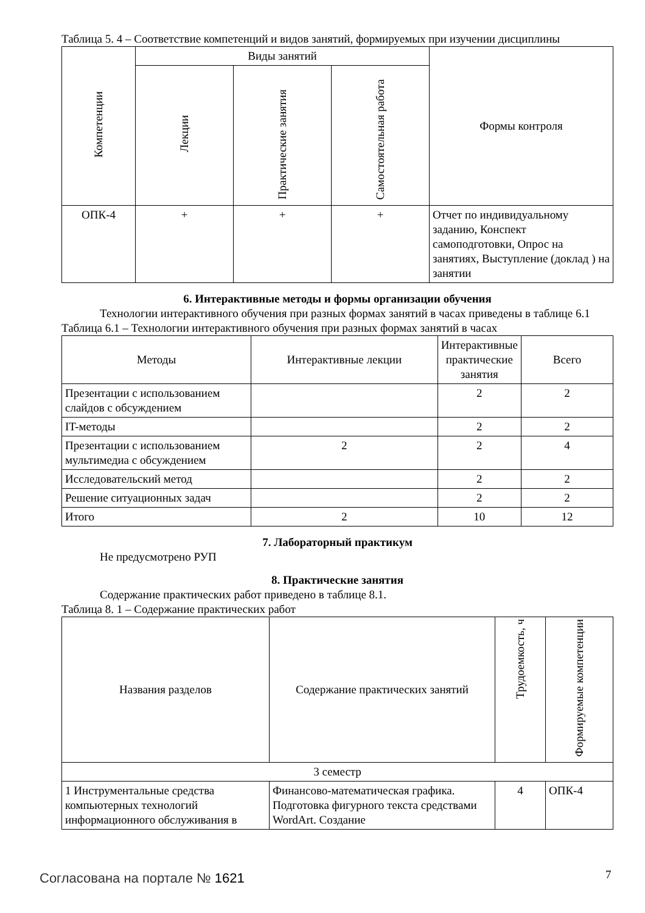Таблица 5. 4 – Соответствие компетенций и видов занятий, формируемых при изучении дисциплины
| Компетенции | Виды занятий | | | Формы контроля |
| --- | --- | --- | --- | --- |
| | Лекции | Практические занятия | Самостоятельная работа | |
| ОПК-4 | + | + | + | Отчет по индивидуальному заданию, Конспект самоподготовки, Опрос на занятиях, Выступление (доклад ) на занятии |
6. Интерактивные методы и формы организации обучения
Технологии интерактивного обучения при разных формах занятий в часах приведены в таблице 6.1
Таблица 6.1 – Технологии интерактивного обучения при разных формах занятий в часах
| Методы | Интерактивные лекции | Интерактивные практические занятия | Всего |
| --- | --- | --- | --- |
| Презентации с использованием слайдов с обсуждением | | 2 | 2 |
| IT-методы | | 2 | 2 |
| Презентации с использованием мультимедиа с обсуждением | 2 | 2 | 4 |
| Исследовательский метод | | 2 | 2 |
| Решение ситуационных задач | | 2 | 2 |
| Итого | 2 | 10 | 12 |
7. Лабораторный практикум
Не предусмотрено РУП
8. Практические занятия
Содержание практических работ приведено в таблице 8.1.
Таблица 8. 1 – Содержание практических работ
| Названия разделов | Содержание практических занятий | Трудоемкость, ч | Формируемые компетенции |
| --- | --- | --- | --- |
| 3 семестр | | | |
| 1 Инструментальные средства компьютерных технологий информационного обслуживания в | Финансово-математическая графика. Подготовка фигурного текста средствами WordArt. Создание | 4 | ОПК-4 |
Согласована на портале № 1621 7